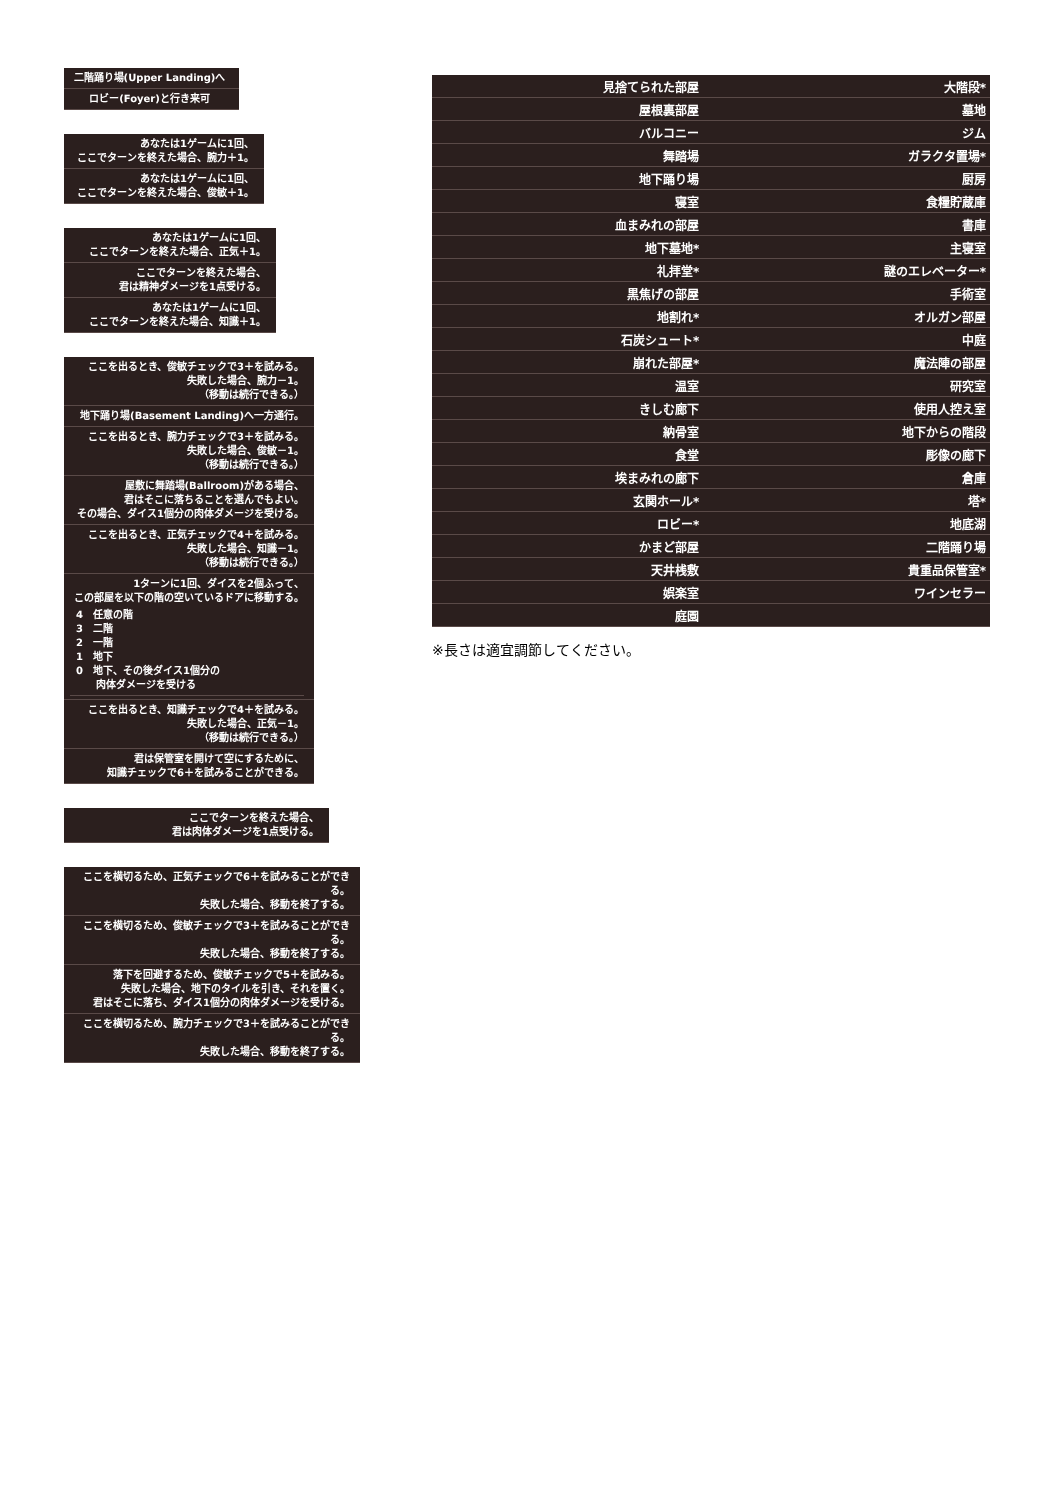二階踊り場(Upper Landing)へ
ロビー(Foyer)と行き来可
あなたは1ゲームに1回、
ここでターンを終えた場合、腕力＋1。
あなたは1ゲームに1回、
ここでターンを終えた場合、俊敏＋1。
あなたは1ゲームに1回、
ここでターンを終えた場合、正気＋1。
ここでターンを終えた場合、
君は精神ダメージを1点受ける。
あなたは1ゲームに1回、
ここでターンを終えた場合、知識＋1。
ここを出るとき、俊敏チェックで3＋を試みる。
失敗した場合、腕力－1。
（移動は続行できる。）
地下踊り場(Basement Landing)へ一方通行。
ここを出るとき、腕力チェックで3＋を試みる。
失敗した場合、俊敏－1。
（移動は続行できる。）
屋敷に舞踏場(Ballroom)がある場合、
君はそこに落ちることを選んでもよい。
その場合、ダイス1個分の肉体ダメージを受ける。
ここを出るとき、正気チェックで4＋を試みる。
失敗した場合、知識－1。
（移動は続行できる。）
1ターンに1回、ダイスを2個ふって、
この部屋を以下の階の空いているドアに移動する。
4　任意の階
3　二階
2　一階
1　地下
0　地下、その後ダイス1個分の
　　肉体ダメージを受ける
ここを出るとき、知識チェックで4＋を試みる。
失敗した場合、正気－1。
（移動は続行できる。）
君は保管室を開けて空にするために、
知識チェックで6＋を試みることができる。
ここでターンを終えた場合、
君は肉体ダメージを1点受ける。
ここを横切るため、正気チェックで6＋を試みることができる。
失敗した場合、移動を終了する。
ここを横切るため、俊敏チェックで3＋を試みることができる。
失敗した場合、移動を終了する。
落下を回避するため、俊敏チェックで5＋を試みる。
失敗した場合、地下のタイルを引き、それを置く。
君はそこに落ち、ダイス1個分の肉体ダメージを受ける。
ここを横切るため、腕力チェックで3＋を試みることができる。
失敗した場合、移動を終了する。
| | 見捨てられた部屋 | | 大階段* |
| | 屋根裏部屋 | | 墓地 |
| | バルコニー | | ジム |
| | 舞踏場 | | ガラクタ置場* |
| | 地下踊り場 | | 厨房 |
| | 寝室 | | 食糧貯蔵庫 |
| | 血まみれの部屋 | | 書庫 |
| | 地下墓地* | | 主寝室 |
| | 礼拝堂* | | 謎のエレベーター* |
| | 黒焦げの部屋 | | 手術室 |
| | 地割れ* | | オルガン部屋 |
| | 石炭シュート* | | 中庭 |
| | 崩れた部屋* | | 魔法陣の部屋 |
| | 温室 | | 研究室 |
| | きしむ廊下 | | 使用人控え室 |
| | 納骨室 | | 地下からの階段 |
| | 食堂 | | 彫像の廊下 |
| | 埃まみれの廊下 | | 倉庫 |
| | 玄関ホール* | | 塔* |
| | ロビー* | | 地底湖 |
| | かまど部屋 | | 二階踊り場 |
| | 天井桟敷 | | 貴重品保管室* |
| | 娯楽室 | | ワインセラー |
| | 庭園 | | |
※長さは適宜調節してください。